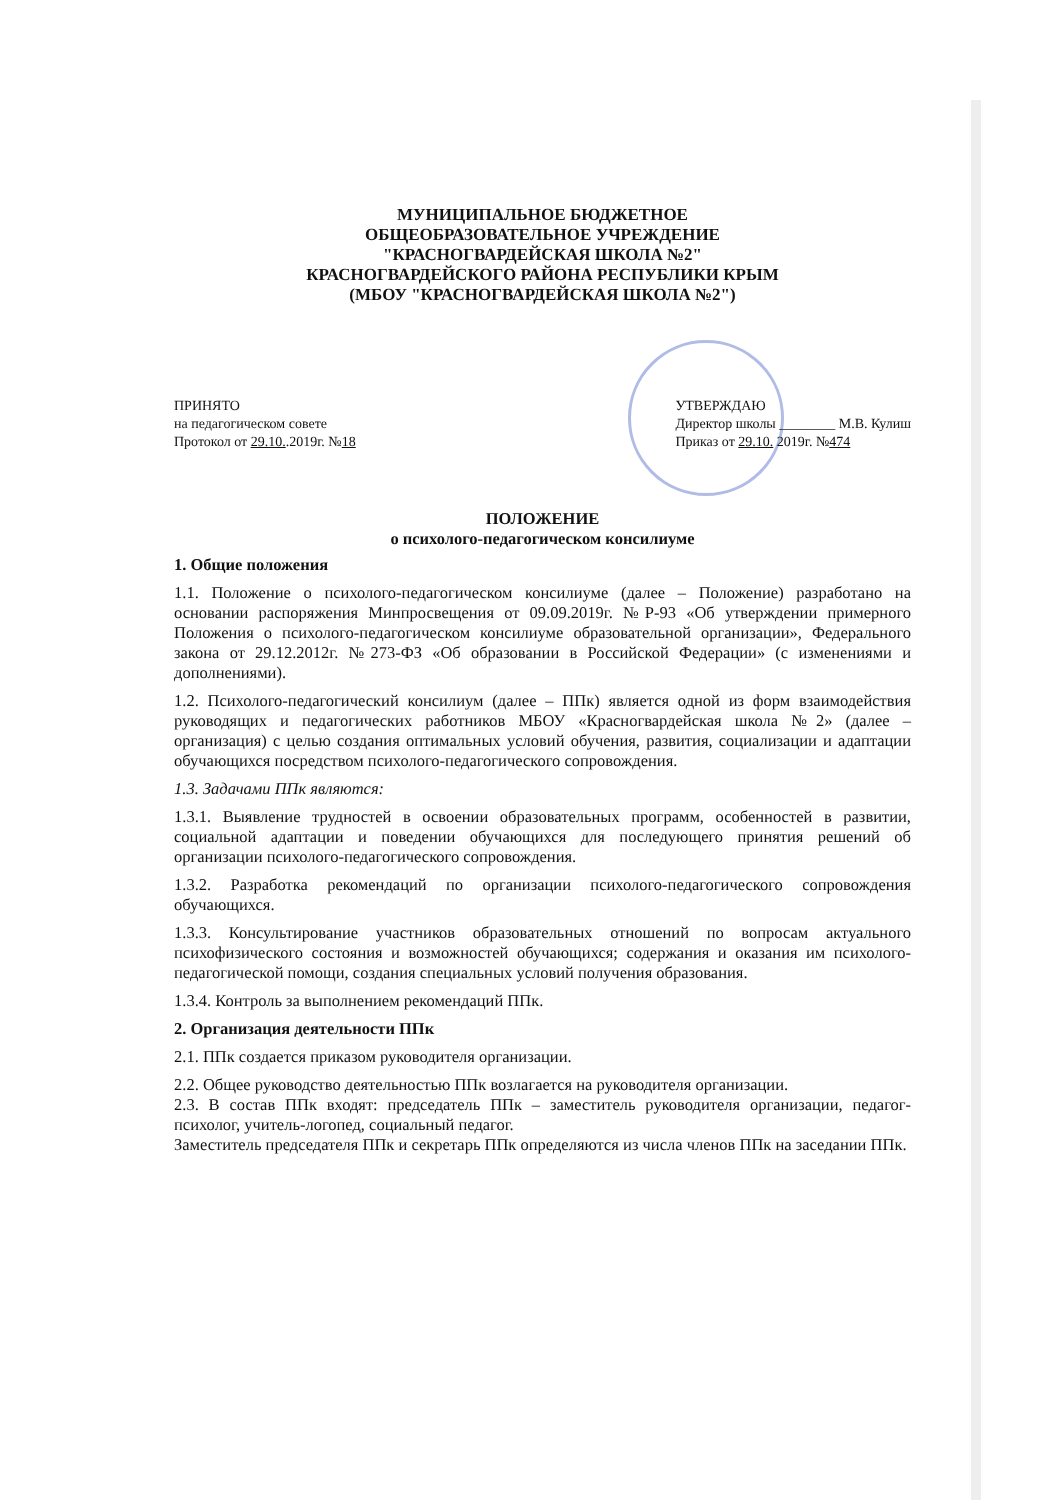МУНИЦИПАЛЬНОЕ БЮДЖЕТНОЕ
ОБЩЕОБРАЗОВАТЕЛЬНОЕ УЧРЕЖДЕНИЕ
"КРАСНОГВАРДЕЙСКАЯ ШКОЛА №2"
КРАСНОГВАРДЕЙСКОГО РАЙОНА РЕСПУБЛИКИ КРЫМ
(МБОУ "КРАСНОГВАРДЕЙСКАЯ ШКОЛА №2")
ПРИНЯТО
на педагогическом совете
Протокол от 29.10..2019г. №18
УТВЕРЖДАЮ
Директор школы ________ М.В. Кулиш
Приказ от 29.10. 2019г. №474
ПОЛОЖЕНИЕ
о психолого-педагогическом консилиуме
1. Общие положения
1.1. Положение о психолого-педагогическом консилиуме (далее – Положение) разработано на основании распоряжения Минпросвещения от 09.09.2019г. №Р-93 «Об утверждении примерного Положения о психолого-педагогическом консилиуме образовательной организации», Федерального закона от 29.12.2012г. №273-ФЗ «Об образовании в Российской Федерации» (с изменениями и дополнениями).
1.2. Психолого-педагогический консилиум (далее – ППк) является одной из форм взаимодействия руководящих и педагогических работников МБОУ «Красногвардейская школа №2» (далее – организация) с целью создания оптимальных условий обучения, развития, социализации и адаптации обучающихся посредством психолого-педагогического сопровождения.
1.3. Задачами ППк являются:
1.3.1. Выявление трудностей в освоении образовательных программ, особенностей в развитии, социальной адаптации и поведении обучающихся для последующего принятия решений об организации психолого-педагогического сопровождения.
1.3.2. Разработка рекомендаций по организации психолого-педагогического сопровождения обучающихся.
1.3.3. Консультирование участников образовательных отношений по вопросам актуального психофизического состояния и возможностей обучающихся; содержания и оказания им психолого-педагогической помощи, создания специальных условий получения образования.
1.3.4. Контроль за выполнением рекомендаций ППк.
2. Организация деятельности ППк
2.1. ППк создается приказом руководителя организации.
2.2. Общее руководство деятельностью ППк возлагается на руководителя организации.
2.3. В состав ППк входят: председатель ППк – заместитель руководителя организации, педагог-психолог, учитель-логопед, социальный педагог.
Заместитель председателя ППк и секретарь ППк определяются из числа членов ППк на заседании ППк.